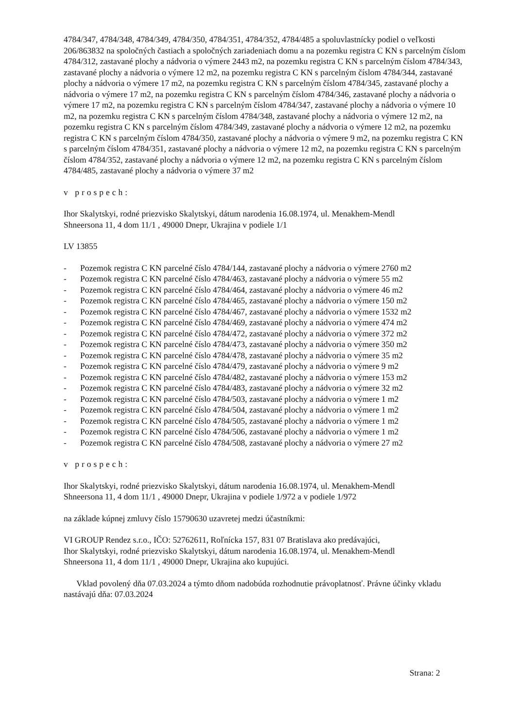4784/347, 4784/348, 4784/349, 4784/350, 4784/351, 4784/352, 4784/485 a spoluvlastnícky podiel o veľkosti 206/863832 na spoločných častiach a spoločných zariadeniach domu a na pozemku registra C KN s parcelným číslom 4784/312, zastavané plochy a nádvoria o výmere 2443 m2, na pozemku registra C KN s parcelným číslom 4784/343, zastavané plochy a nádvoria o výmere 12 m2, na pozemku registra C KN s parcelným číslom 4784/344, zastavané plochy a nádvoria o výmere 17 m2, na pozemku registra C KN s parcelným číslom 4784/345, zastavané plochy a nádvoria o výmere 17 m2, na pozemku registra C KN s parcelným číslom 4784/346, zastavané plochy a nádvoria o výmere 17 m2, na pozemku registra C KN s parcelným číslom 4784/347, zastavané plochy a nádvoria o výmere 10 m2, na pozemku registra C KN s parcelným číslom 4784/348, zastavané plochy a nádvoria o výmere 12 m2, na pozemku registra C KN s parcelným číslom 4784/349, zastavané plochy a nádvoria o výmere 12 m2, na pozemku registra C KN s parcelným číslom 4784/350, zastavané plochy a nádvoria o výmere 9 m2, na pozemku registra C KN s parcelným číslom 4784/351, zastavané plochy a nádvoria o výmere 12 m2, na pozemku registra C KN s parcelným číslom 4784/352, zastavané plochy a nádvoria o výmere 12 m2, na pozemku registra C KN s parcelným číslom 4784/485, zastavané plochy a nádvoria o výmere 37 m2
v prospech:
Ihor Skalytskyi, rodné priezvisko Skalytskyi, dátum narodenia 16.08.1974, ul. Menakhem-Mendl
Shneersona 11, 4 dom 11/1 , 49000 Dnepr, Ukrajina v podiele 1/1
LV 13855
- Pozemok registra C KN parcelné číslo 4784/144, zastavané plochy a nádvoria o výmere 2760 m2
- Pozemok registra C KN parcelné číslo 4784/463, zastavané plochy a nádvoria o výmere 55 m2
- Pozemok registra C KN parcelné číslo 4784/464, zastavané plochy a nádvoria o výmere 46 m2
- Pozemok registra C KN parcelné číslo 4784/465, zastavané plochy a nádvoria o výmere 150 m2
- Pozemok registra C KN parcelné číslo 4784/467, zastavané plochy a nádvoria o výmere 1532 m2
- Pozemok registra C KN parcelné číslo 4784/469, zastavané plochy a nádvoria o výmere 474 m2
- Pozemok registra C KN parcelné číslo 4784/472, zastavané plochy a nádvoria o výmere 372 m2
- Pozemok registra C KN parcelné číslo 4784/473, zastavané plochy a nádvoria o výmere 350 m2
- Pozemok registra C KN parcelné číslo 4784/478, zastavané plochy a nádvoria o výmere 35 m2
- Pozemok registra C KN parcelné číslo 4784/479, zastavané plochy a nádvoria o výmere 9 m2
- Pozemok registra C KN parcelné číslo 4784/482, zastavané plochy a nádvoria o výmere 153 m2
- Pozemok registra C KN parcelné číslo 4784/483, zastavané plochy a nádvoria o výmere 32 m2
- Pozemok registra C KN parcelné číslo 4784/503, zastavané plochy a nádvoria o výmere 1 m2
- Pozemok registra C KN parcelné číslo 4784/504, zastavané plochy a nádvoria o výmere 1 m2
- Pozemok registra C KN parcelné číslo 4784/505, zastavané plochy a nádvoria o výmere 1 m2
- Pozemok registra C KN parcelné číslo 4784/506, zastavané plochy a nádvoria o výmere 1 m2
- Pozemok registra C KN parcelné číslo 4784/508, zastavané plochy a nádvoria o výmere 27 m2
v prospech:
Ihor Skalytskyi, rodné priezvisko Skalytskyi, dátum narodenia 16.08.1974, ul. Menakhem-Mendl
Shneersona 11, 4 dom 11/1 , 49000 Dnepr, Ukrajina v podiele 1/972 a v podiele 1/972
na základe kúpnej zmluvy číslo 15790630 uzavretej medzi účastníkmi:
VI GROUP Rendez s.r.o., IČO: 52762611, Roľnícka 157, 831 07 Bratislava ako predávajúci,
Ihor Skalytskyi, rodné priezvisko Skalytskyi, dátum narodenia 16.08.1974, ul. Menakhem-Mendl
Shneersona 11, 4 dom 11/1 , 49000 Dnepr, Ukrajina ako kupujúci.
Vklad povolený dňa 07.03.2024 a týmto dňom nadobúda rozhodnutie právoplatnosť. Právne účinky vkladu nastávajú dňa: 07.03.2024
Strana: 2